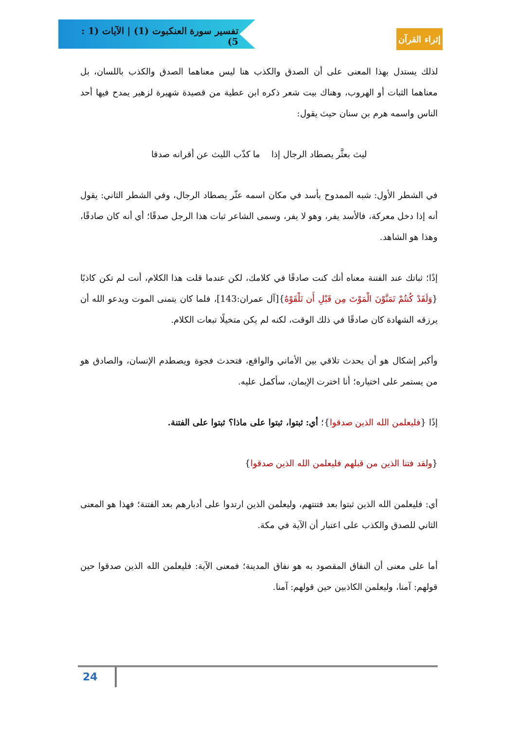تفسير سورة العنكبوت (1) | الآيات (1 : 5)
إثراء القرآن
لذلك يستدل بهذا المعنى على أن الصدق والكذب هنا ليس معناهما الصدق والكذب باللسان، بل معناهما الثبات أو الهروب، وهناك بيت شعر ذكره ابن عطية من قصيدة شهيرة لزهير يمدح فيها أحد الناس واسمه هرم بن سنان حيث يقول:
ليث بعثَّر يصطاد الرجال إذا ما كذّب الليث عن أقرانه صدقا
في الشطر الأول: شبه الممدوح بأسد في مكان اسمه عثّر يصطاد الرجال، وفي الشطر الثاني: يقول أنه إذا دخل معركة، فالأسد يفر، وهو لا يفر، وسمى الشاعر ثبات هذا الرجل صدقًا؛ أي أنه كان صادقًا، وهذا هو الشاهد.
إذًا؛ ثباتك عند الفتنة معناه أنك كنت صادقًا في كلامك، لكن عندما قلت هذا الكلام، أنت لم تكن كاذبًا {وَلَقَدْ كُنتُمْ تَمَنَّوْنَ الْمَوْتَ مِن قَبْلِ أَن تَلْقَوْهُ}[آل عمران:143]، فلما كان يتمنى الموت ويدعو الله أن يرزقه الشهادة كان صادقًا في ذلك الوقت، لكنه لم يكن متخيلًا تبعات الكلام.
وأكبر إشكال هو أن يحدث تلاقي بين الأماني والواقع، فتحدث فجوة ويصطدم الإنسان، والصادق هو من يستمر على اختياره؛ أنا اخترت الإيمان، سأكمل عليه.
إذًا {فليعلمن الله الذين صدقوا}؛ أي: ثبتوا، ثبتوا على ماذا؟ ثبتوا على الفتنة.
{ولقد فتنا الذين من قبلهم فليعلمن الله الذين صدقوا}
أي: فليعلمن الله الذين ثبتوا بعد فتنتهم، وليعلمن الذين ارتدوا على أدبارهم بعد الفتنة؛ فهذا هو المعنى الثاني للصدق والكذب على اعتبار أن الآية في مكة.
أما على معنى أن النفاق المقصود به هو نفاق المدينة؛ فمعنى الآية: فليعلمن الله الذين صدقوا حين قولهم: آمنا، وليعلمن الكاذبين حين قولهم: آمنا.
24